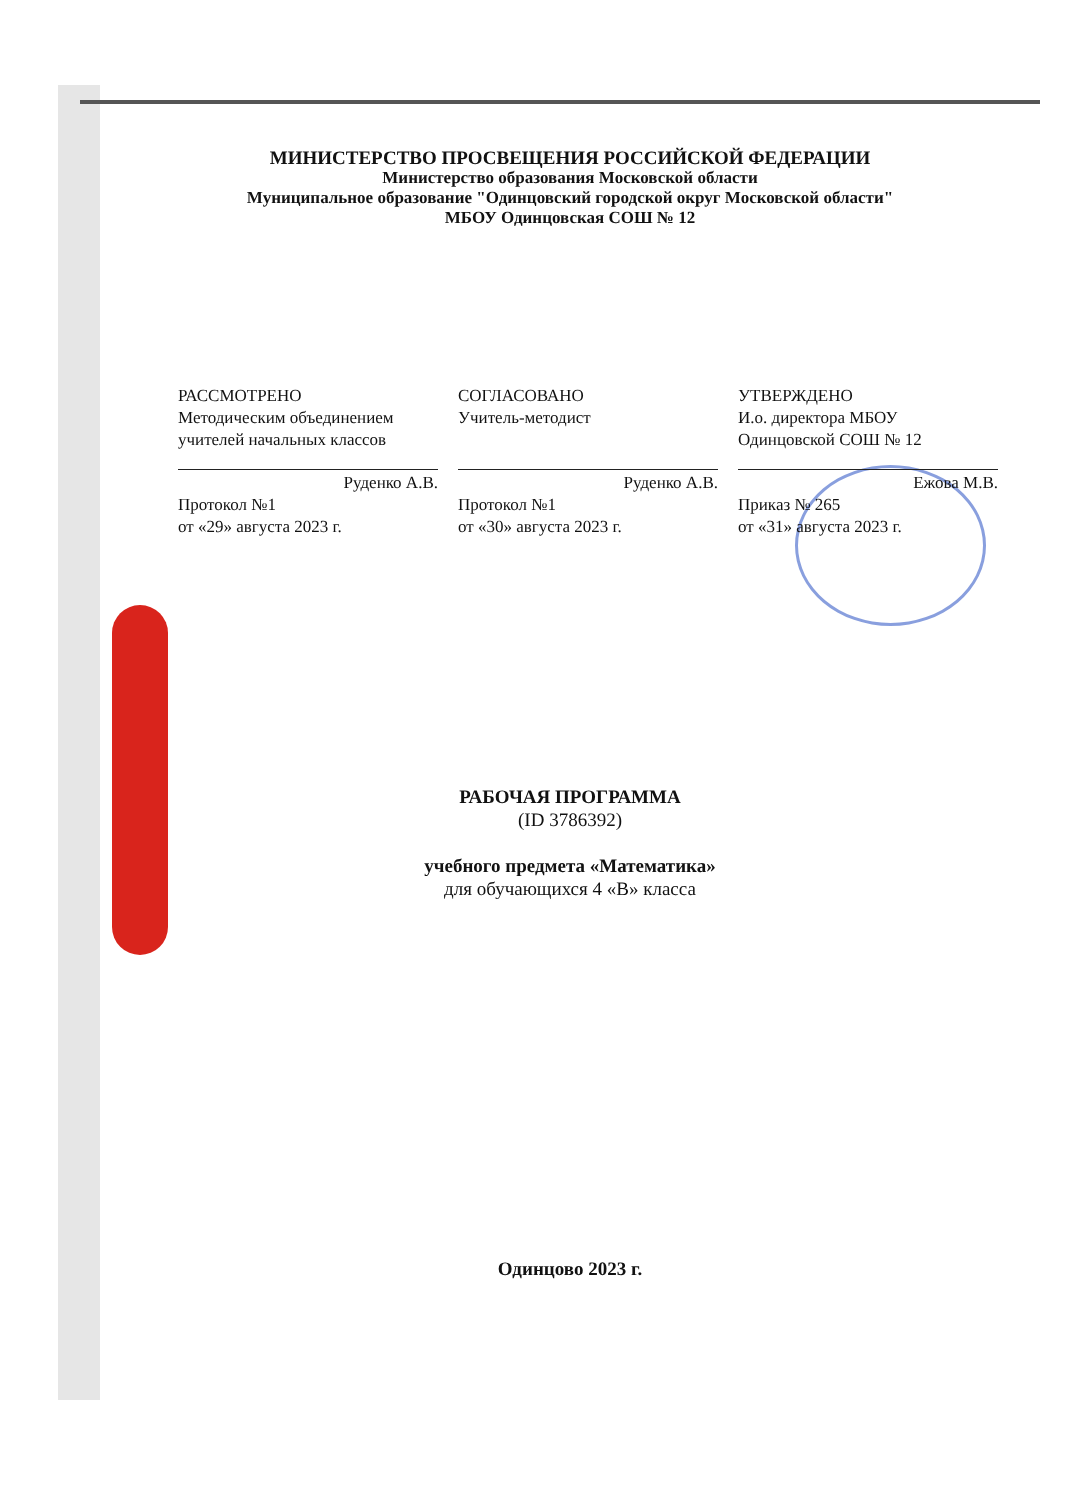МИНИСТЕРСТВО ПРОСВЕЩЕНИЯ РОССИЙСКОЙ ФЕДЕРАЦИИ
Министерство образования Московской области
Муниципальное образование "Одинцовский городской округ Московской области"
МБОУ Одинцовская СОШ № 12
РАССМОТРЕНО
Методическим объединением
учителей начальных классов
Руденко А.В.
Протокол №1
от «29» августа 2023 г.
СОГЛАСОВАНО
Учитель-методист
Руденко А.В.
Протокол №1
от «30» августа 2023 г.
УТВЕРЖДЕНО
И.о. директора МБОУ
Одинцовской СОШ № 12
Ежова М.В.
Приказ № 265
от «31» августа 2023 г.
РАБОЧАЯ ПРОГРАММА
(ID 3786392)
учебного предмета «Математика»
для обучающихся 4 «В» класса
Одинцово 2023 г.